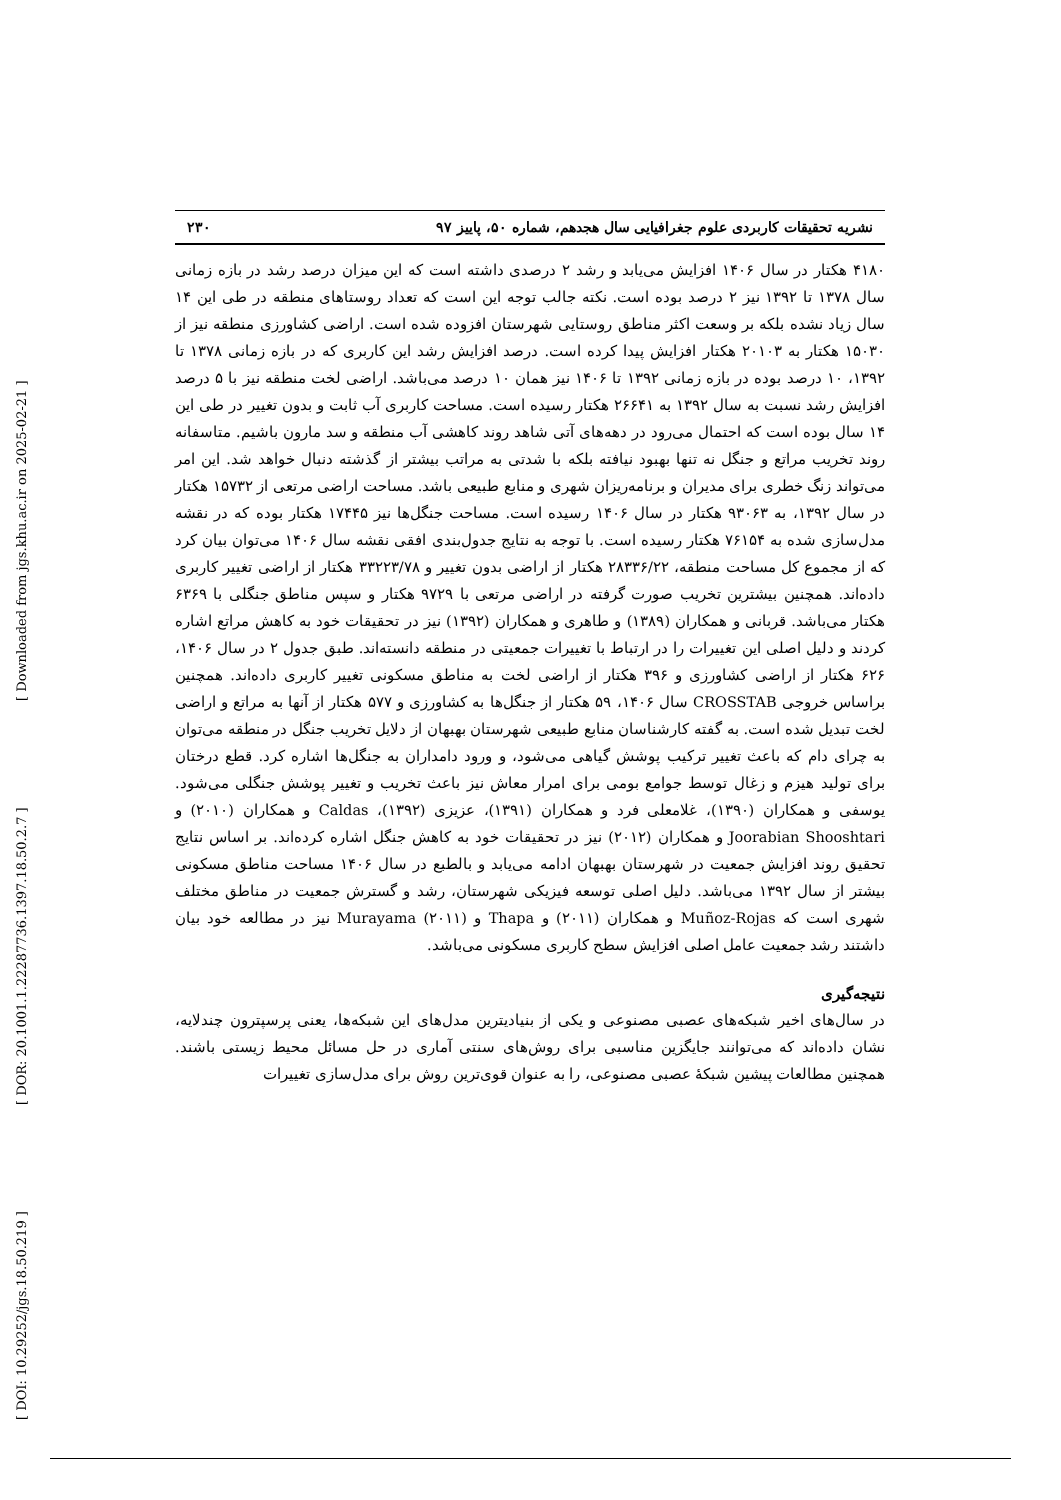[ DOI: 10.29252/jgs.18.50.219 ] [ DOR: 20.1001.1.22287736.1397.18.50.2.7 ] [ Downloaded from jgs.khu.ac.ir on 2025-02-21 ]
نشریه تحقیقات کاربردی علوم جغرافیایی سال هجدهم، شماره ۵۰، پاییز ۹۷ ۲۳۰
۴۱۸۰ هکتار در سال ۱۴۰۶ افزایش می‌یابد و رشد ۲ درصدی داشته است که این میزان درصد رشد در بازه زمانی سال ۱۳۷۸ تا ۱۳۹۲ نیز ۲ درصد بوده است. نکته جالب توجه این است که تعداد روستاهای منطقه در طی این ۱۴ سال زیاد نشده بلکه بر وسعت اکثر مناطق روستایی شهرستان افزوده شده است. اراضی کشاورزی منطقه نیز از ۱۵۰۳۰ هکتار به ۲۰۱۰۳ هکتار افزایش پیدا کرده است. درصد افزایش رشد این کاربری که در بازه زمانی ۱۳۷۸ تا ۱۳۹۲، ۱۰ درصد بوده در بازه زمانی ۱۳۹۲ تا ۱۴۰۶ نیز همان ۱۰ درصد می‌باشد. اراضی لخت منطقه نیز با ۵ درصد افزایش رشد نسبت به سال ۱۳۹۲ به ۲۶۶۴۱ هکتار رسیده است. مساحت کاربری آب ثابت و بدون تغییر در طی این ۱۴ سال بوده است که احتمال می‌رود در دهه‌های آتی شاهد روند کاهشی آب منطقه و سد مارون باشیم. متاسفانه روند تخریب مراتع و جنگل نه تنها بهبود نیافته بلکه با شدتی به مراتب بیشتر از گذشته دنبال خواهد شد. این امر می‌تواند زنگ خطری برای مدیران و برنامه‌ریزان شهری و منابع طبیعی باشد. مساحت اراضی مرتعی از ۱۵۷۳۲ هکتار در سال ۱۳۹۲، به ۹۳۰۶۳ هکتار در سال ۱۴۰۶ رسیده است. مساحت جنگل‌ها نیز ۱۷۴۴۵ هکتار بوده که در نقشه مدل‌سازی شده به ۷۶۱۵۴ هکتار رسیده است. با توجه به نتایج جدول‌بندی افقی نقشه سال ۱۴۰۶ می‌توان بیان کرد که از مجموع کل مساحت منطقه، ۲۸۳۳۶/۲۲ هکتار از اراضی بدون تغییر و ۳۳۲۲۳/۷۸ هکتار از اراضی تغییر کاربری داده‌اند. همچنین بیشترین تخریب صورت گرفته در اراضی مرتعی با ۹۷۲۹ هکتار و سپس مناطق جنگلی با ۶۳۶۹ هکتار می‌باشد. قربانی و همکاران (۱۳۸۹) و طاهری و همکاران (۱۳۹۲) نیز در تحقیقات خود به کاهش مراتع اشاره کردند و دلیل اصلی این تغییرات را در ارتباط با تغییرات جمعیتی در منطقه دانسته‌اند. طبق جدول ۲ در سال ۱۴۰۶، ۶۲۶ هکتار از اراضی کشاورزی و ۳۹۶ هکتار از اراضی لخت به مناطق مسکونی تغییر کاربری داده‌اند. همچنین براساس خروجی CROSSTAB سال ۱۴۰۶، ۵۹ هکتار از جنگل‌ها به کشاورزی و ۵۷۷ هکتار از آنها به مراتع و اراضی لخت تبدیل شده است. به گفته کارشناسان منابع طبیعی شهرستان بهبهان از دلایل تخریب جنگل در منطقه می‌توان به چرای دام که باعث تغییر ترکیب پوشش گیاهی می‌شود، و ورود دامداران به جنگل‌ها اشاره کرد. قطع درختان برای تولید هیزم و زغال توسط جوامع بومی برای امرار معاش نیز باعث تخریب و تغییر پوشش جنگلی می‌شود. یوسفی و همکاران (۱۳۹۰)، غلامعلی فرد و همکاران (۱۳۹۱)، عزیزی (۱۳۹۲)، Caldas و همکاران (۲۰۱۰) و Joorabian Shooshtari و همکاران (۲۰۱۲) نیز در تحقیقات خود به کاهش جنگل اشاره کرده‌اند. بر اساس نتایج تحقیق روند افزایش جمعیت در شهرستان بهبهان ادامه می‌یابد و بالطبع در سال ۱۴۰۶ مساحت مناطق مسکونی بیشتر از سال ۱۳۹۲ می‌باشد. دلیل اصلی توسعه فیزیکی شهرستان، رشد و گسترش جمعیت در مناطق مختلف شهری است که Muñoz-Rojas و همکاران (۲۰۱۱) و Thapa و Murayama (۲۰۱۱) نیز در مطالعه خود بیان داشتند رشد جمعیت عامل اصلی افزایش سطح کاربری مسکونی می‌باشد.
نتیجه‌گیری
در سال‌های اخیر شبکه‌های عصبی مصنوعی و یکی از بنیادیترین مدل‌های این شبکه‌ها، یعنی پرسپترون چندلایه، نشان داده‌اند که می‌توانند جایگزین مناسبی برای روش‌های سنتی آماری در حل مسائل محیط زیستی باشند. همچنین مطالعات پیشین شبکهٔ عصبی مصنوعی، را به عنوان قوی‌ترین روش برای مدل‌سازی تغییرات